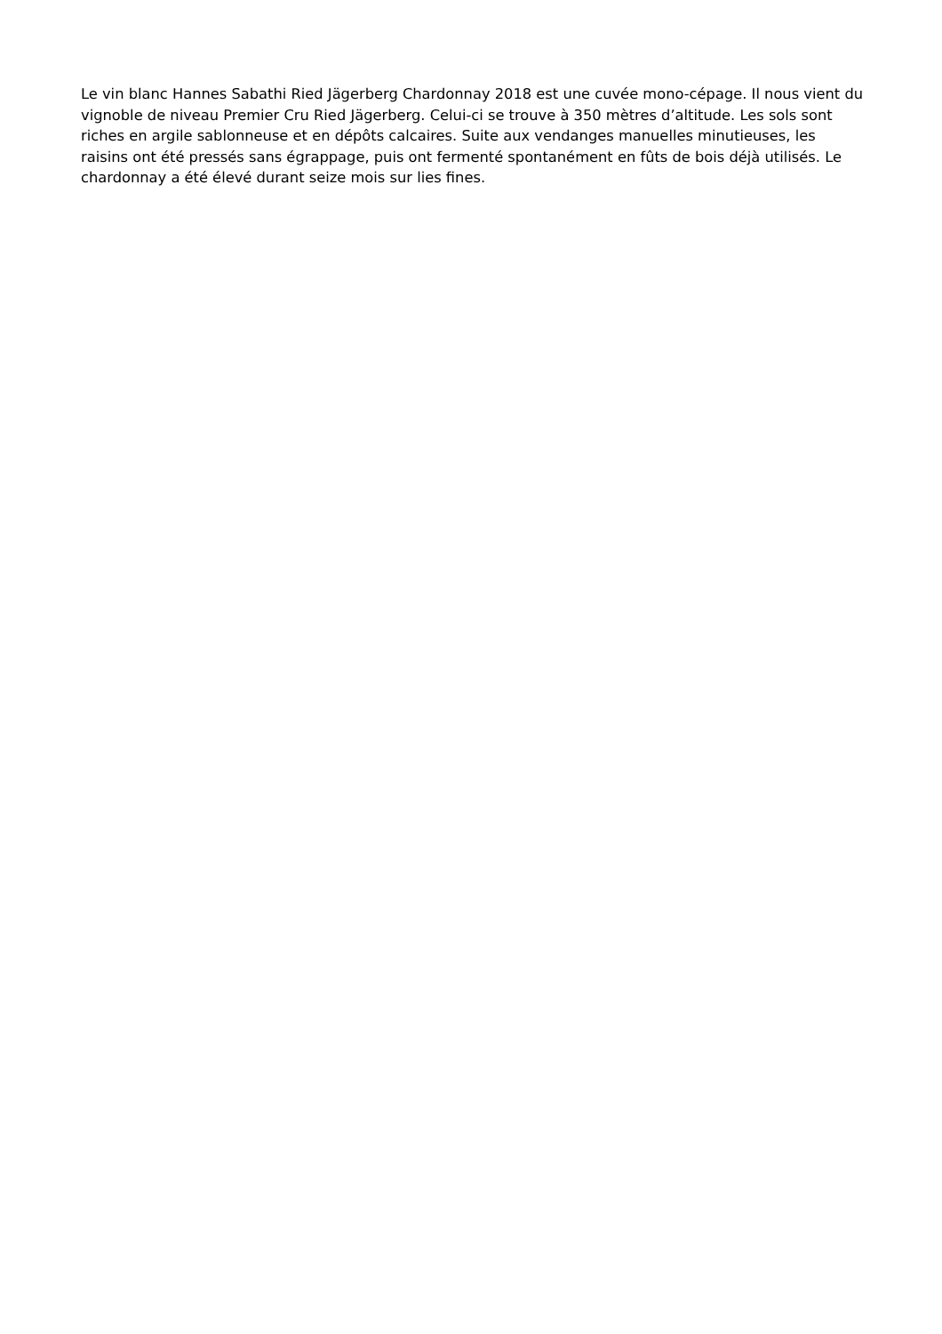Le vin blanc Hannes Sabathi Ried Jägerberg Chardonnay 2018 est une cuvée mono-cépage. Il nous vient du vignoble de niveau Premier Cru Ried Jägerberg. Celui-ci se trouve à 350 mètres d’altitude. Les sols sont riches en argile sablonneuse et en dépôts calcaires. Suite aux vendanges manuelles minutieuses, les raisins ont été pressés sans égrappage, puis ont fermenté spontanément en fûts de bois déjà utilisés. Le chardonnay a été élevé durant seize mois sur lies fines.